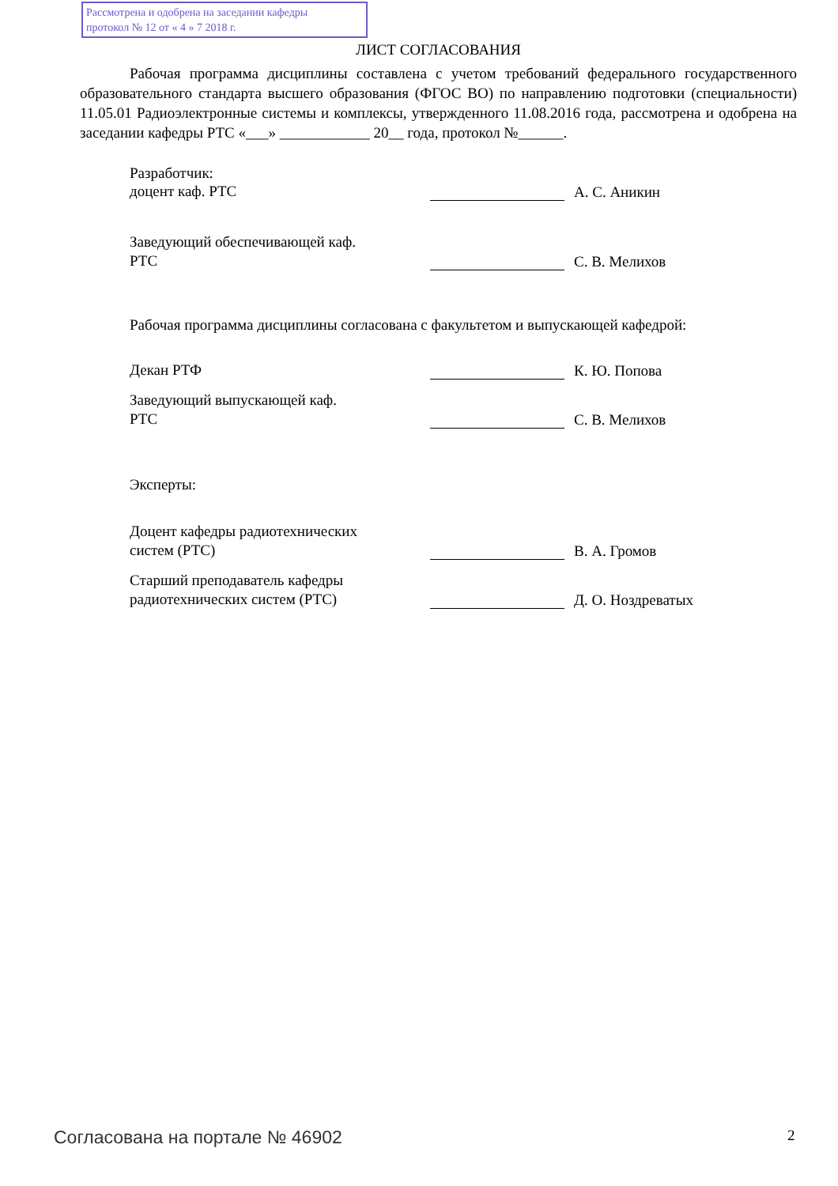Рассмотрена и одобрена на заседании кафедры
протокол № 12 от « 4 » 7 2018 г.
ЛИСТ СОГЛАСОВАНИЯ
Рабочая программа дисциплины составлена с учетом требований федерального государственного образовательного стандарта высшего образования (ФГОС ВО) по направлению подготовки (специальности) 11.05.01 Радиоэлектронные системы и комплексы, утвержденного 11.08.2016 года, рассмотрена и одобрена на заседании кафедры РТС «___» ____________ 20__ года, протокол №______.
Разработчик:
доцент каф. РТС
А. С. Аникин
Заведующий обеспечивающей каф.
РТС
С. В. Мелихов
Рабочая программа дисциплины согласована с факультетом и выпускающей кафедрой:
Декан РТФ
К. Ю. Попова
Заведующий выпускающей каф.
РТС
С. В. Мелихов
Эксперты:
Доцент кафедры радиотехнических
систем (РТС)
В. А. Громов
Старший преподаватель кафедры
радиотехнических систем (РТС)
Д. О. Ноздреватых
Согласована на портале № 46902 2